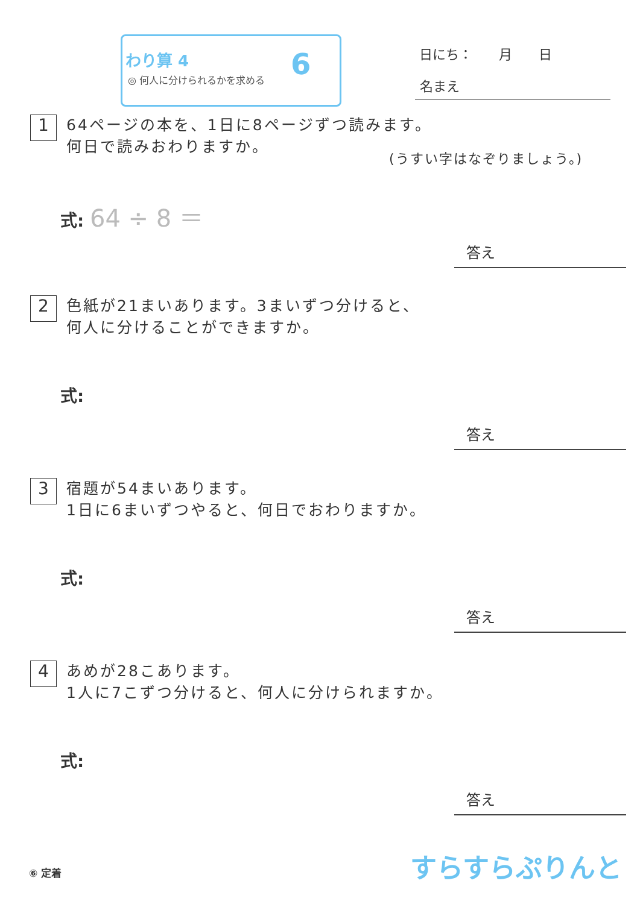わり算 4
◎ 何人に分けられるかを求める 6 日にち：　　月　　日
名まえ
1 64ページの本を、1日に8ページずつ読みます。
何日で読みおわりますか。
(うすい字はなぞりましょう。)
式: 64 ÷ 8 ＝
答え
2 色紙が21まいあります。3まいずつ分けると、
何人に分けることができますか。
式:
答え
3 宿題が54まいあります。
1日に6まいずつやると、何日でおわりますか。
式:
答え
4 あめが28こあります。
1人に7こずつ分けると、何人に分けられますか。
式:
答え
⑥ 定着 すらすらぷりんと